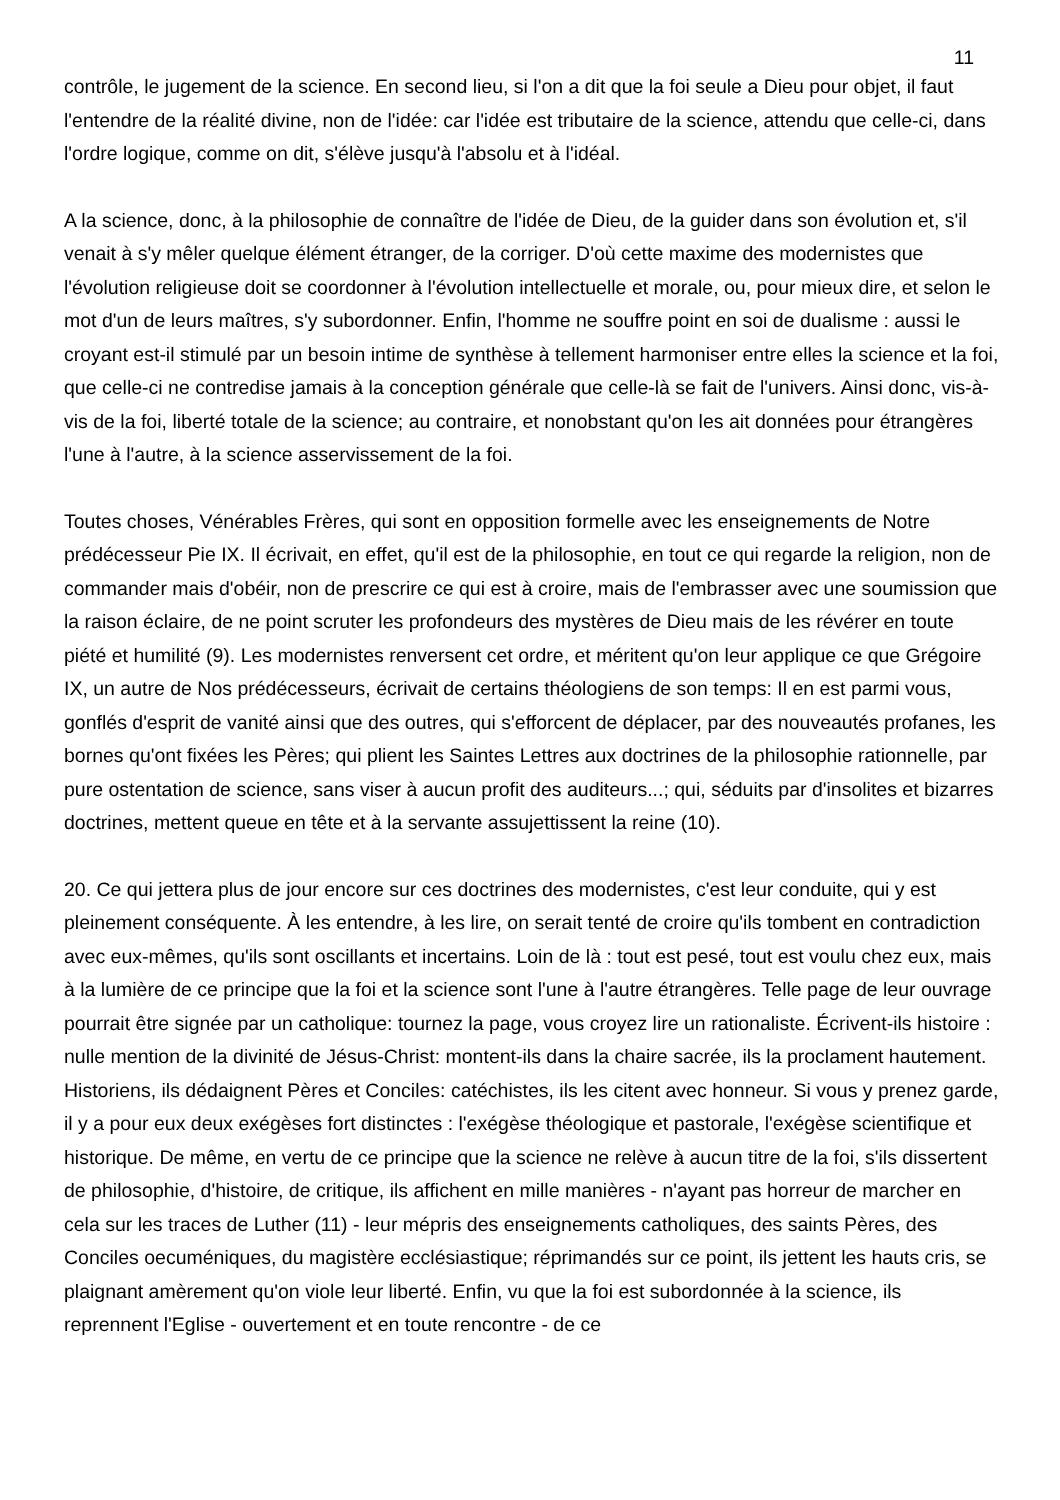11
contrôle, le jugement de la science. En second lieu, si l'on a dit que la foi seule a Dieu pour objet, il faut l'entendre de la réalité divine, non de l'idée: car l'idée est tributaire de la science, attendu que celle-ci, dans l'ordre logique, comme on dit, s'élève jusqu'à l'absolu et à l'idéal.
A la science, donc, à la philosophie de connaître de l'idée de Dieu, de la guider dans son évolution et, s'il venait à s'y mêler quelque élément étranger, de la corriger. D'où cette maxime des modernistes que l'évolution religieuse doit se coordonner à l'évolution intellectuelle et morale, ou, pour mieux dire, et selon le mot d'un de leurs maîtres, s'y subordonner. Enfin, l'homme ne souffre point en soi de dualisme : aussi le croyant est-il stimulé par un besoin intime de synthèse à tellement harmoniser entre elles la science et la foi, que celle-ci ne contredise jamais à la conception générale que celle-là se fait de l'univers. Ainsi donc, vis-à-vis de la foi, liberté totale de la science; au contraire, et nonobstant qu'on les ait données pour étrangères l'une à l'autre, à la science asservissement de la foi.
Toutes choses, Vénérables Frères, qui sont en opposition formelle avec les enseignements de Notre prédécesseur Pie IX. Il écrivait, en effet, qu'il est de la philosophie, en tout ce qui regarde la religion, non de commander mais d'obéir, non de prescrire ce qui est à croire, mais de l'embrasser avec une soumission que la raison éclaire, de ne point scruter les profondeurs des mystères de Dieu mais de les révérer en toute piété et humilité (9). Les modernistes renversent cet ordre, et méritent qu'on leur applique ce que Grégoire IX, un autre de Nos prédécesseurs, écrivait de certains théologiens de son temps: Il en est parmi vous, gonflés d'esprit de vanité ainsi que des outres, qui s'efforcent de déplacer, par des nouveautés profanes, les bornes qu'ont fixées les Pères; qui plient les Saintes Lettres aux doctrines de la philosophie rationnelle, par pure ostentation de science, sans viser à aucun profit des auditeurs...; qui, séduits par d'insolites et bizarres doctrines, mettent queue en tête et à la servante assujettissent la reine (10).
20. Ce qui jettera plus de jour encore sur ces doctrines des modernistes, c'est leur conduite, qui y est pleinement conséquente. À les entendre, à les lire, on serait tenté de croire qu'ils tombent en contradiction avec eux-mêmes, qu'ils sont oscillants et incertains. Loin de là : tout est pesé, tout est voulu chez eux, mais à la lumière de ce principe que la foi et la science sont l'une à l'autre étrangères. Telle page de leur ouvrage pourrait être signée par un catholique: tournez la page, vous croyez lire un rationaliste. Écrivent-ils histoire : nulle mention de la divinité de Jésus-Christ: montent-ils dans la chaire sacrée, ils la proclament hautement. Historiens, ils dédaignent Pères et Conciles: catéchistes, ils les citent avec honneur. Si vous y prenez garde, il y a pour eux deux exégèses fort distinctes : l'exégèse théologique et pastorale, l'exégèse scientifique et historique. De même, en vertu de ce principe que la science ne relève à aucun titre de la foi, s'ils dissertent de philosophie, d'histoire, de critique, ils affichent en mille manières - n'ayant pas horreur de marcher en cela sur les traces de Luther (11) - leur mépris des enseignements catholiques, des saints Pères, des Conciles oecuméniques, du magistère ecclésiastique; réprimandés sur ce point, ils jettent les hauts cris, se plaignant amèrement qu'on viole leur liberté. Enfin, vu que la foi est subordonnée à la science, ils reprennent l'Eglise - ouvertement et en toute rencontre - de ce